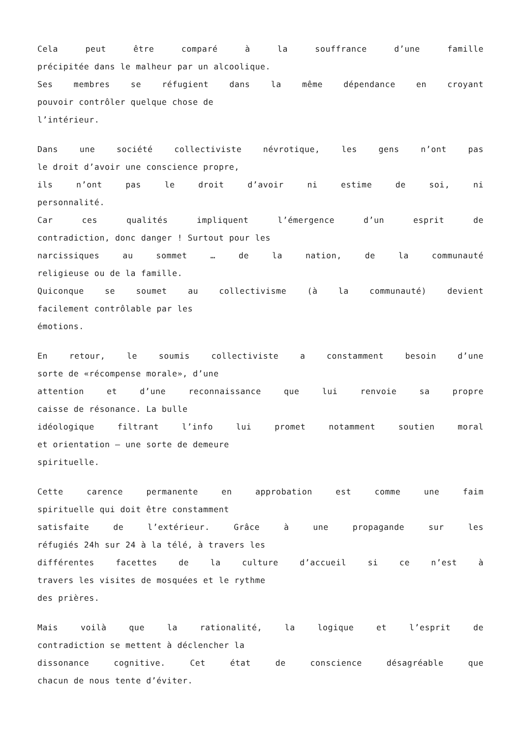Cela peut être comparé à la souffrance d’une famille
précipitée dans le malheur par un alcoolique.
Ses membres se réfugient dans la même dépendance en croyant
pouvoir contrôler quelque chose de
l’intérieur.
Dans une société collectiviste névrotique, les gens n’ont pas
le droit d’avoir une conscience propre,
ils n’ont pas le droit d’avoir ni estime de soi, ni
personnalité.
Car ces qualités impliquent l’émergence d’un esprit de
contradiction, donc danger ! Surtout pour les
narcissiques au sommet … de la nation, de la communauté
religieuse ou de la famille.
Quiconque se soumet au collectivisme (à la communauté) devient
facilement contrôlable par les
émotions.
En retour, le soumis collectiviste a constamment besoin d’une
sorte de «récompense morale», d’une
attention et d’une reconnaissance que lui renvoie sa propre
caisse de résonance. La bulle
idéologique filtrant l’info lui promet notamment soutien moral
et orientation – une sorte de demeure
spirituelle.
Cette carence permanente en approbation est comme une faim
spirituelle qui doit être constamment
satisfaite de l’extérieur. Grâce à une propagande sur les
réfugiés 24h sur 24 à la télé, à travers les
différentes facettes de la culture d’accueil si ce n’est à
travers les visites de mosquées et le rythme
des prières.
Mais voilà que la rationalité, la logique et l’esprit de
contradiction se mettent à déclencher la
dissonance cognitive. Cet état de conscience désagréable que
chacun de nous tente d’éviter.